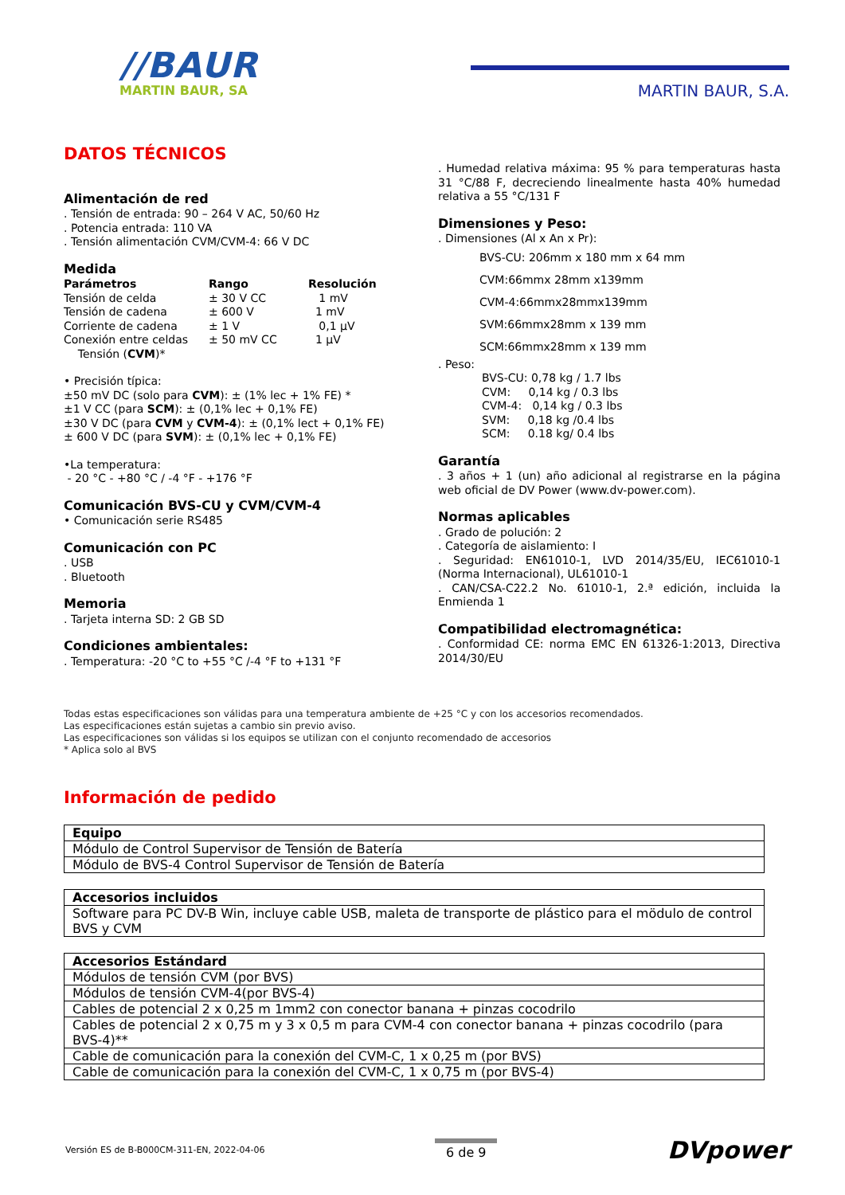//BAUR
MARTIN BAUR, SA
MARTIN BAUR, S.A.
DATOS TÉCNICOS
Alimentación de red
. Tensión de entrada: 90 – 264 V AC, 50/60 Hz
. Potencia entrada: 110 VA
. Tensión alimentación CVM/CVM-4: 66 V DC
Medida
| Parámetros | Rango | Resolución |
| --- | --- | --- |
| Tensión de celda | ± 30 V CC | 1 mV |
| Tensión de cadena | ± 600 V | 1 mV |
| Corriente de cadena | ± 1 V | 0,1 μV |
| Conexión entre celdas | ± 50 mV CC | 1 μV |
| Tensión ( CVM )* | | |
• Precisión típica:
±50 mV DC (solo para CVM): ± (1% lec + 1% FE) *
±1 V CC (para SCM): ± (0,1% lec + 0,1% FE)
±30 V DC (para CVM y CVM-4): ± (0,1% lect + 0,1% FE)
± 600 V DC (para SVM): ± (0,1% lec + 0,1% FE)
•La temperatura:
- 20 °C - +80 °C / -4 °F - +176 °F
Comunicación BVS-CU y CVM/CVM-4
• Comunicación serie RS485
Comunicación con PC
. USB
. Bluetooth
Memoria
. Tarjeta interna SD: 2 GB SD
Condiciones ambientales:
. Temperatura: -20 °C to +55 °C /-4 °F to +131 °F
. Humedad relativa máxima: 95 % para temperaturas hasta 31 °C/88 F, decreciendo linealmente hasta 40% humedad relativa a 55 °C/131 F
Dimensiones y Peso:
. Dimensiones (Al x An x Pr):
BVS-CU: 206mm x 180 mm x 64 mm
CVM:66mmx 28mm x139mm
CVM-4:66mmx28mmx139mm
SVM:66mmx28mm x 139 mm
SCM:66mmx28mm x 139 mm
. Peso:
BVS-CU: 0,78 kg / 1.7 lbs
CVM: 0,14 kg / 0.3 lbs
CVM-4: 0,14 kg / 0.3 lbs
SVM: 0,18 kg /0.4 lbs
SCM: 0.18 kg/ 0.4 lbs
Garantía
. 3 años + 1 (un) año adicional al registrarse en la página web oficial de DV Power (www.dv-power.com).
Normas aplicables
. Grado de polución: 2
. Categoría de aislamiento: I
. Seguridad: EN61010-1, LVD 2014/35/EU, IEC61010-1 (Norma Internacional), UL61010-1
. CAN/CSA-C22.2 No. 61010-1, 2.ª edición, incluida la Enmienda 1
Compatibilidad electromagnética:
. Conformidad CE: norma EMC EN 61326-1:2013, Directiva 2014/30/EU
Todas estas especificaciones son válidas para una temperatura ambiente de +25 °C y con los accesorios recomendados.
Las especificaciones están sujetas a cambio sin previo aviso.
Las especificaciones son válidas si los equipos se utilizan con el conjunto recomendado de accesorios
* Aplica solo al BVS
Información de pedido
| Equipo |
| --- |
| Módulo de Control Supervisor de Tensión de Batería |
| Módulo de BVS-4 Control Supervisor de Tensión de Batería |
| Accesorios incluidos |
| --- |
| Software para PC DV-B Win, incluye cable USB, maleta de transporte de plástico para el mödulo de control BVS y CVM |
| Accesorios Estándard |
| --- |
| Módulos de tensión CVM (por BVS) |
| Módulos de tensión CVM-4(por BVS-4) |
| Cables de potencial 2 x 0,25 m 1mm2 con conector banana + pinzas cocodrilo |
| Cables de potencial 2 x 0,75 m y 3 x 0,5 m para CVM-4 con conector banana + pinzas cocodrilo (para BVS-4)** |
| Cable de comunicación para la conexión del CVM-C, 1 x 0,25 m (por BVS) |
| Cable de comunicación para la conexión del CVM-C, 1 x 0,75 m (por BVS-4) |
Versión ES de B-B000CM-311-EN, 2022-04-06
6 de 9
DVpower